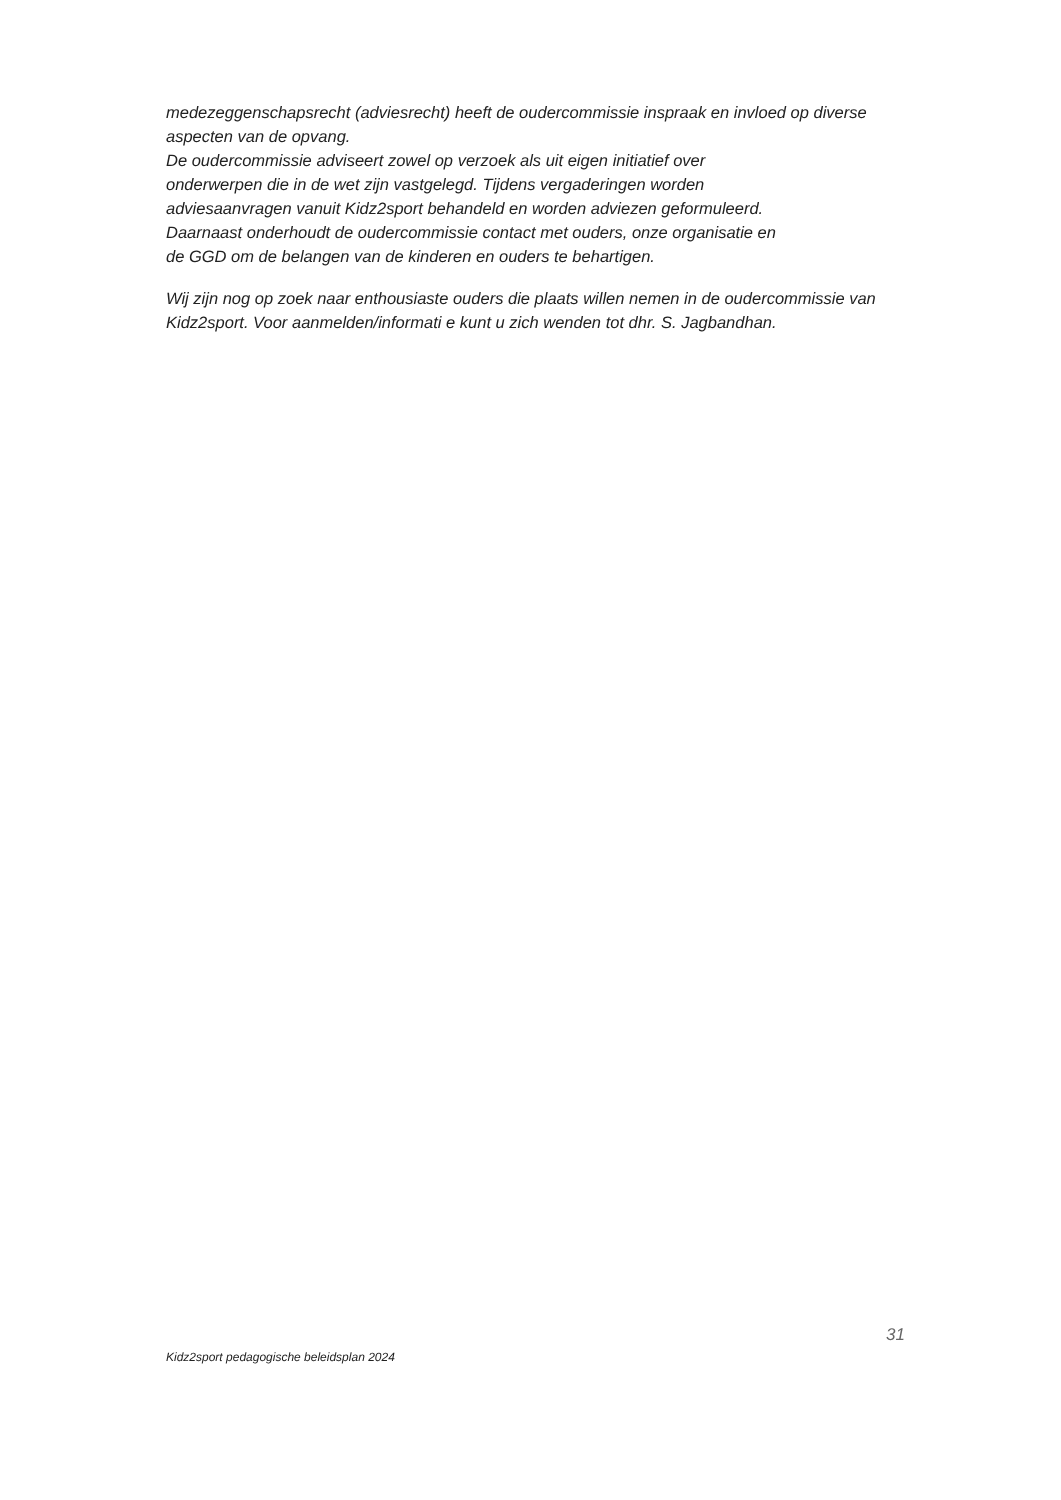medezeggenschapsrecht (adviesrecht) heeft de oudercommissie inspraak en invloed op diverse
aspecten van de opvang.
De oudercommissie adviseert zowel op verzoek als uit eigen initiatief over
onderwerpen die in de wet zijn vastgelegd. Tijdens vergaderingen worden
adviesaanvragen vanuit Kidz2sport behandeld en worden adviezen geformuleerd.
Daarnaast onderhoudt de oudercommissie contact met ouders, onze organisatie en
de GGD om de belangen van de kinderen en ouders te behartigen.
Wij zijn nog op zoek naar enthousiaste ouders die plaats willen nemen in de oudercommissie van Kidz2sport. Voor aanmelden/informati e kunt u zich wenden tot dhr. S. Jagbandhan.
31
Kidz2sport pedagogische beleidsplan 2024